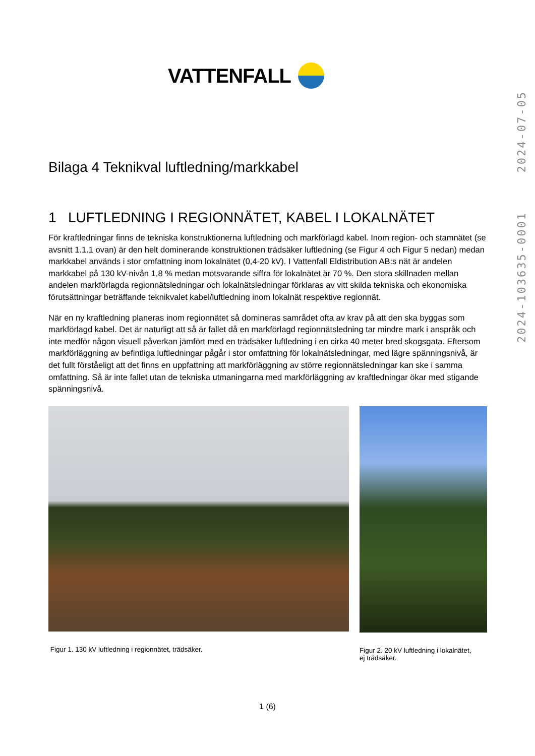VATTENFALL
2024-07-05
2024-103635-0001
Bilaga 4 Teknikval luftledning/markkabel
1 LUFTLEDNING I REGIONNÄTET, KABEL I LOKALNÄTET
För kraftledningar finns de tekniska konstruktionerna luftledning och markförlagd kabel. Inom region- och stamnätet (se avsnitt 1.1.1 ovan) är den helt dominerande konstruktionen trädsäker luftledning (se Figur 4 och Figur 5 nedan) medan markkabel används i stor omfattning inom lokalnätet (0,4-20 kV). I Vattenfall Eldistribution AB:s nät är andelen markkabel på 130 kV-nivån 1,8 % medan motsvarande siffra för lokalnätet är 70 %. Den stora skillnaden mellan andelen markförlagda regionnätsledningar och lokalnätsledningar förklaras av vitt skilda tekniska och ekonomiska förutsättningar beträffande teknikvalet kabel/luftledning inom lokalnät respektive regionnät.
När en ny kraftledning planeras inom regionnätet så domineras samrådet ofta av krav på att den ska byggas som markförlagd kabel. Det är naturligt att så är fallet då en markförlagd regionnätsledning tar mindre mark i anspråk och inte medför någon visuell påverkan jämfört med en trädsäker luftledning i en cirka 40 meter bred skogsgata. Eftersom markförläggning av befintliga luftledningar pågår i stor omfattning för lokalnätsledningar, med lägre spänningsnivå, är det fullt förståeligt att det finns en uppfattning att markförläggning av större regionnätsledningar kan ske i samma omfattning. Så är inte fallet utan de tekniska utmaningarna med markförläggning av kraftledningar ökar med stigande spänningsnivå.
Figur 1. 130 kV luftledning i regionnätet, trädsäker.
Figur 2. 20 kV luftledning i lokalnätet,
ej trädsäker.
1 (6)